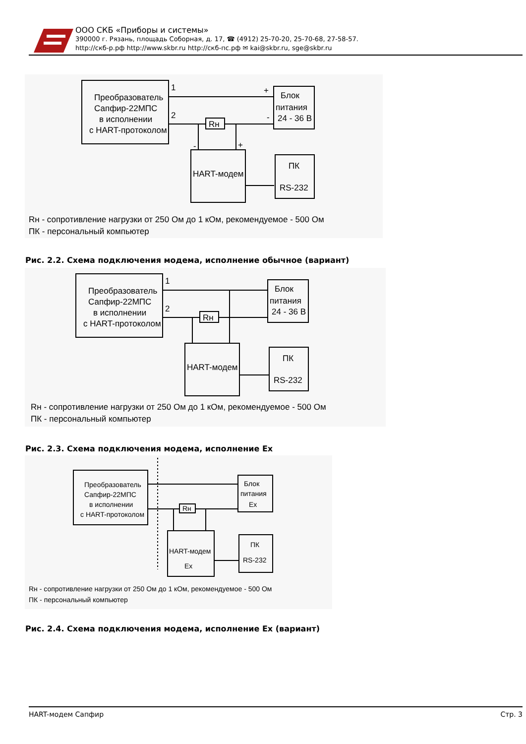ООО СКБ «Приборы и системы»
390000 г. Рязань, площадь Соборная, д. 17, ☎ (4912) 25-70-20, 25-70-68, 27-58-57.
http://скб-р.рф http://www.skbr.ru http://скб-пс.рф ✉ kai@skbr.ru, sge@skbr.ru
Преобразователь
Сапфир-22МПС
в исполнении
с HART-протоколом
1
2
Rн
+
-
Блок
питания
24 - 36 В
-
+
HART-модем
ПК
RS-232
Rн - сопротивление нагрузки от 250 Ом до 1 кОм, рекомендуемое - 500 Ом
ПК - персональный компьютер
Рис. 2.2. Схема подключения модема, исполнение обычное (вариант)
Преобразователь
Сапфир-22МПС
в исполнении
с HART-протоколом
1
2
Rн
Блок
питания
24 - 36 В
HART-модем
ПК
RS-232
Rн - сопротивление нагрузки от 250 Ом до 1 кОм, рекомендуемое - 500 Ом
ПК - персональный компьютер
Рис. 2.3. Схема подключения модема, исполнение Ex
Преобразователь
Сапфир-22МПС
в исполнении
с HART-протоколом
Rн
Блок
питания
Ex
HART-модем
Ex
ПК
RS-232
Rн - сопротивление нагрузки от 250 Ом до 1 кОм, рекомендуемое - 500 Ом
ПК - персональный компьютер
Рис. 2.4. Схема подключения модема, исполнение Ex (вариант)
HART-модем Сапфир Стр. 3